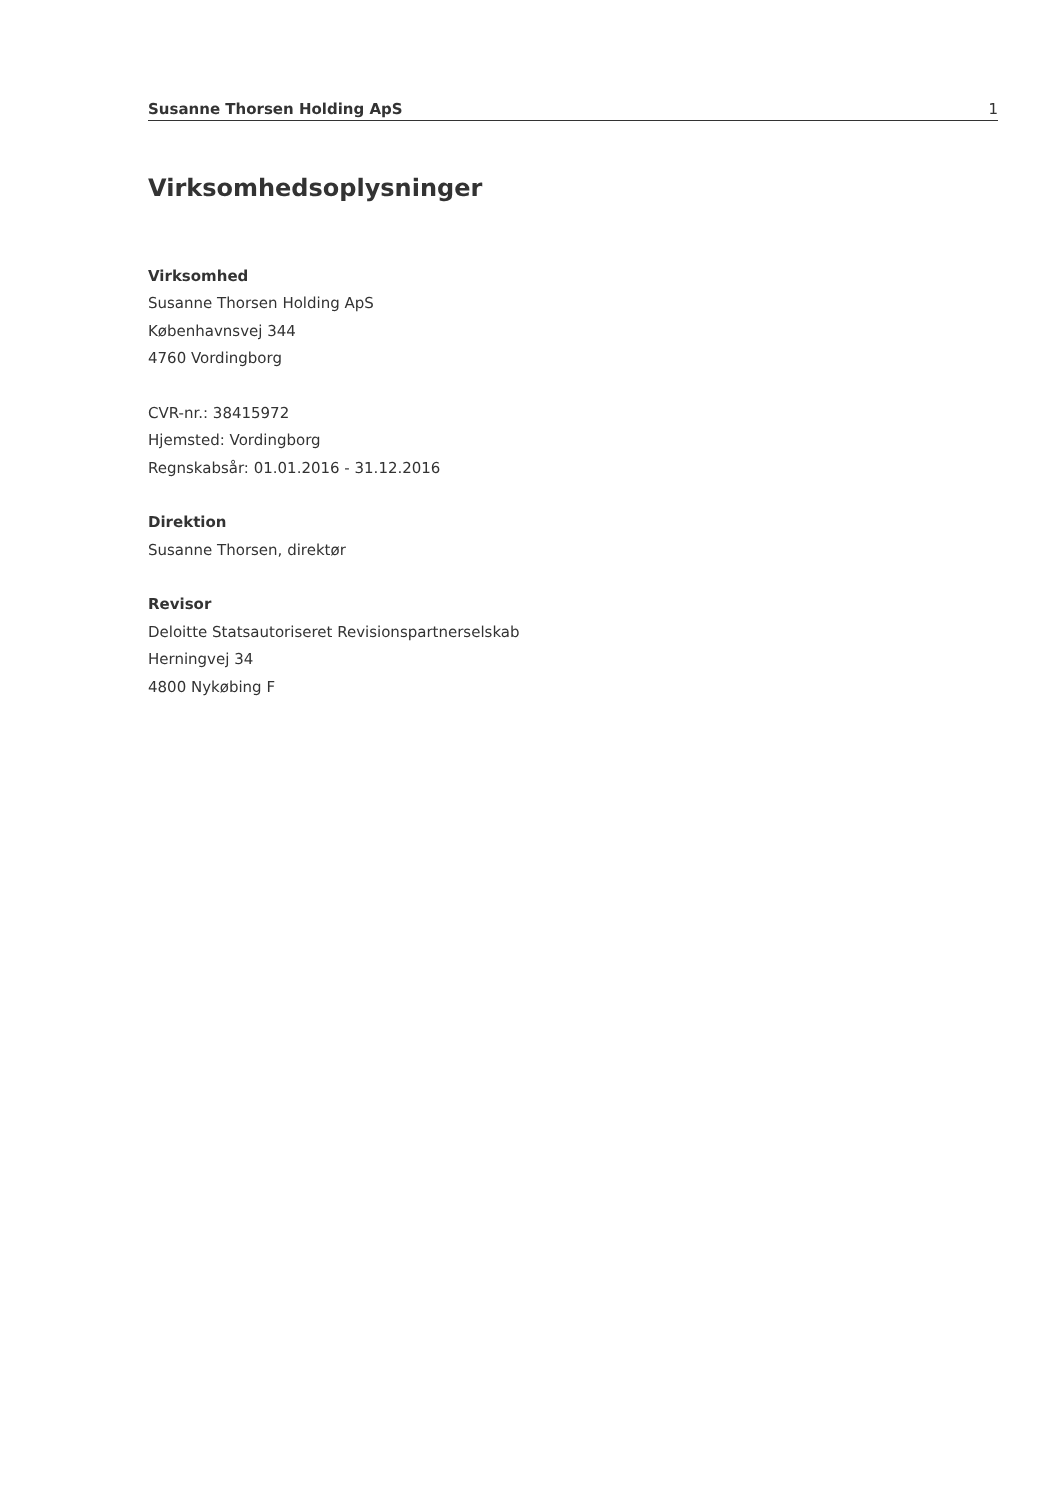Susanne Thorsen Holding ApS 1
Virksomhedsoplysninger
Virksomhed
Susanne Thorsen Holding ApS
Københavnsvej 344
4760 Vordingborg
CVR-nr.: 38415972
Hjemsted: Vordingborg
Regnskabsår: 01.01.2016 - 31.12.2016
Direktion
Susanne Thorsen, direktør
Revisor
Deloitte Statsautoriseret Revisionspartnerselskab
Herningvej 34
4800 Nykøbing F